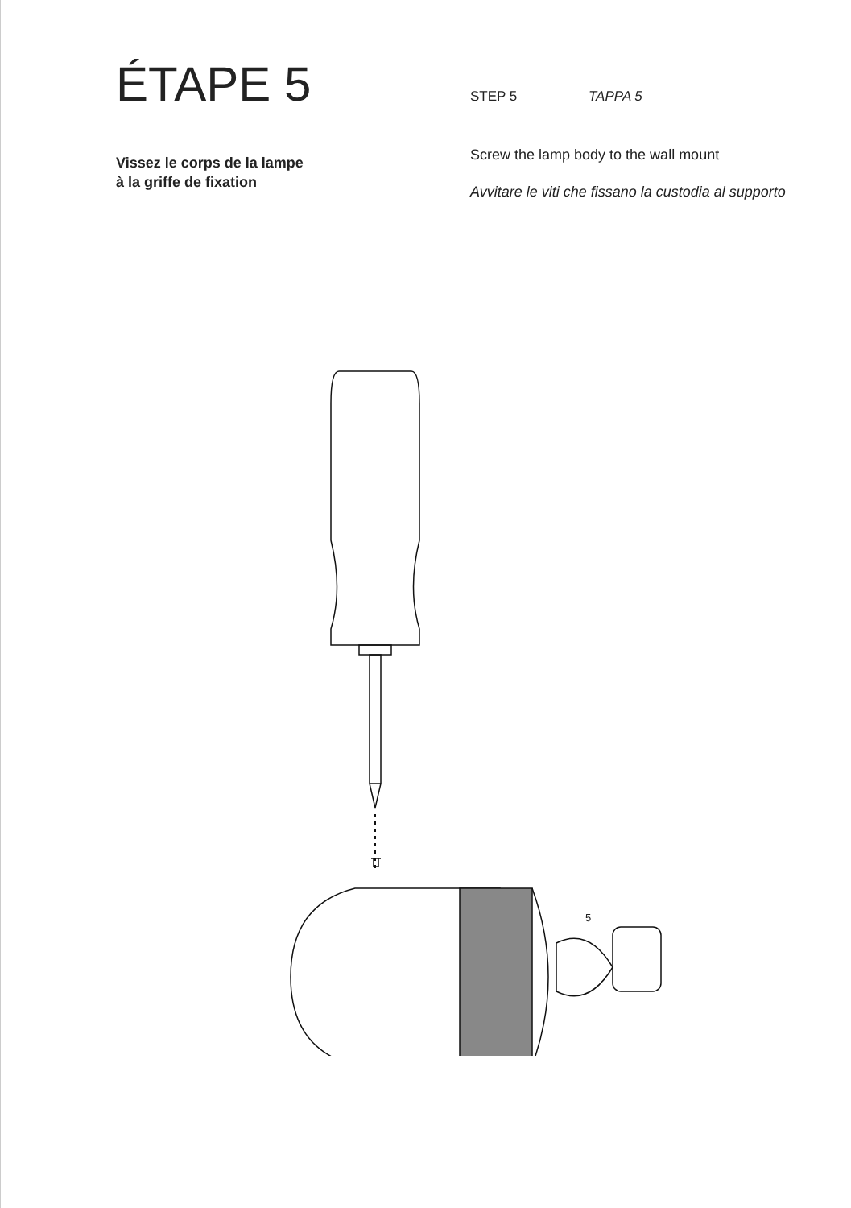ÉTAPE 5
Vissez le corps de la lampe
à la griffe de fixation
STEP 5 TAPPA 5
Screw the lamp body to the wall mount
Avvitare le viti che fissano la custodia al supporto
5